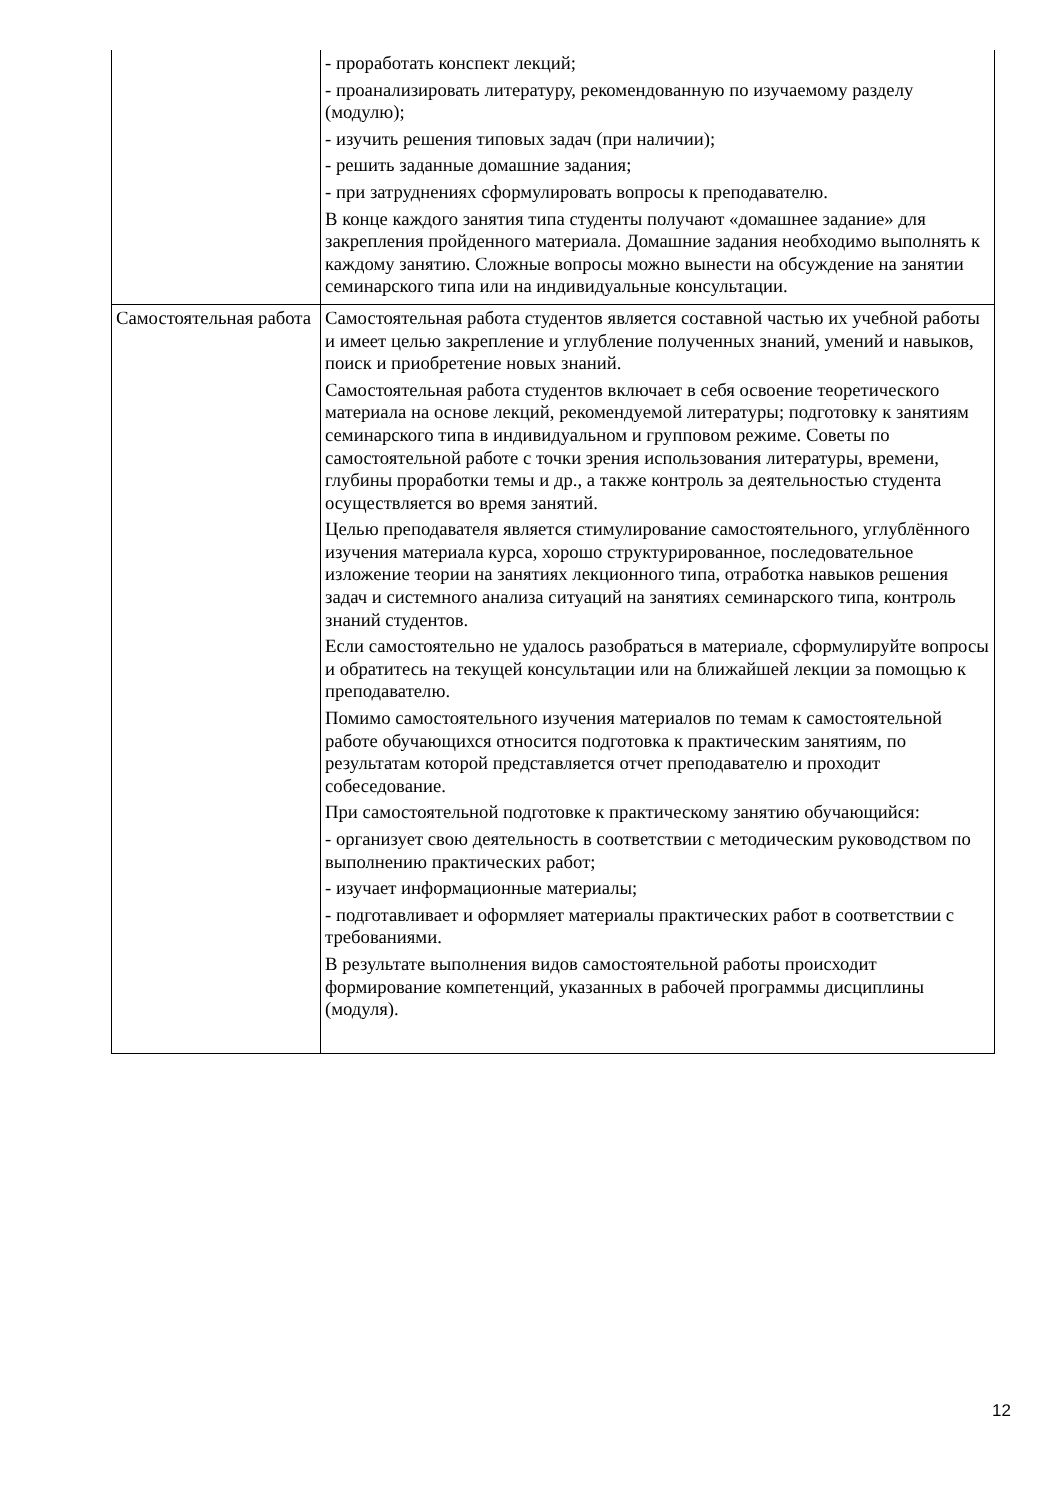| | - проработать конспект лекций; - проанализировать литературу, рекомендованную по изучаемому разделу (модулю); - изучить решения типовых задач (при наличии); - решить заданные домашние задания; - при затруднениях сформулировать вопросы к преподавателю. В конце каждого занятия типа студенты получают «домашнее задание» для закрепления пройденного материала. Домашние задания необходимо выполнять к каждому занятию. Сложные вопросы можно вынести на обсуждение на занятии семинарского типа или на индивидуальные консультации. |
| Самостоятельная работа | Самостоятельная работа студентов является составной частью их учебной работы и имеет целью закрепление и углубление полученных знаний, умений и навыков, поиск и приобретение новых знаний. Самостоятельная работа студентов включает в себя освоение теоретического материала на основе лекций, рекомендуемой литературы; подготовку к занятиям семинарского типа в индивидуальном и групповом режиме. Советы по самостоятельной работе с точки зрения использования литературы, времени, глубины проработки темы и др., а также контроль за деятельностью студента осуществляется во время занятий. Целью преподавателя является стимулирование самостоятельного, углублённого изучения материала курса, хорошо структурированное, последовательное изложение теории на занятиях лекционного типа, отработка навыков решения задач и системного анализа ситуаций на занятиях семинарского типа, контроль знаний студентов. Если самостоятельно не удалось разобраться в материале, сформулируйте вопросы и обратитесь на текущей консультации или на ближайшей лекции за помощью к преподавателю. Помимо самостоятельного изучения материалов по темам к самостоятельной работе обучающихся относится подготовка к практическим занятиям, по результатам которой представляется отчет преподавателю и проходит собеседование. При самостоятельной подготовке к практическому занятию обучающийся: - организует свою деятельность в соответствии с методическим руководством по выполнению практических работ; - изучает информационные материалы; - подготавливает и оформляет материалы практических работ в соответствии с требованиями. В результате выполнения видов самостоятельной работы происходит формирование компетенций, указанных в рабочей программы дисциплины (модуля). |
12